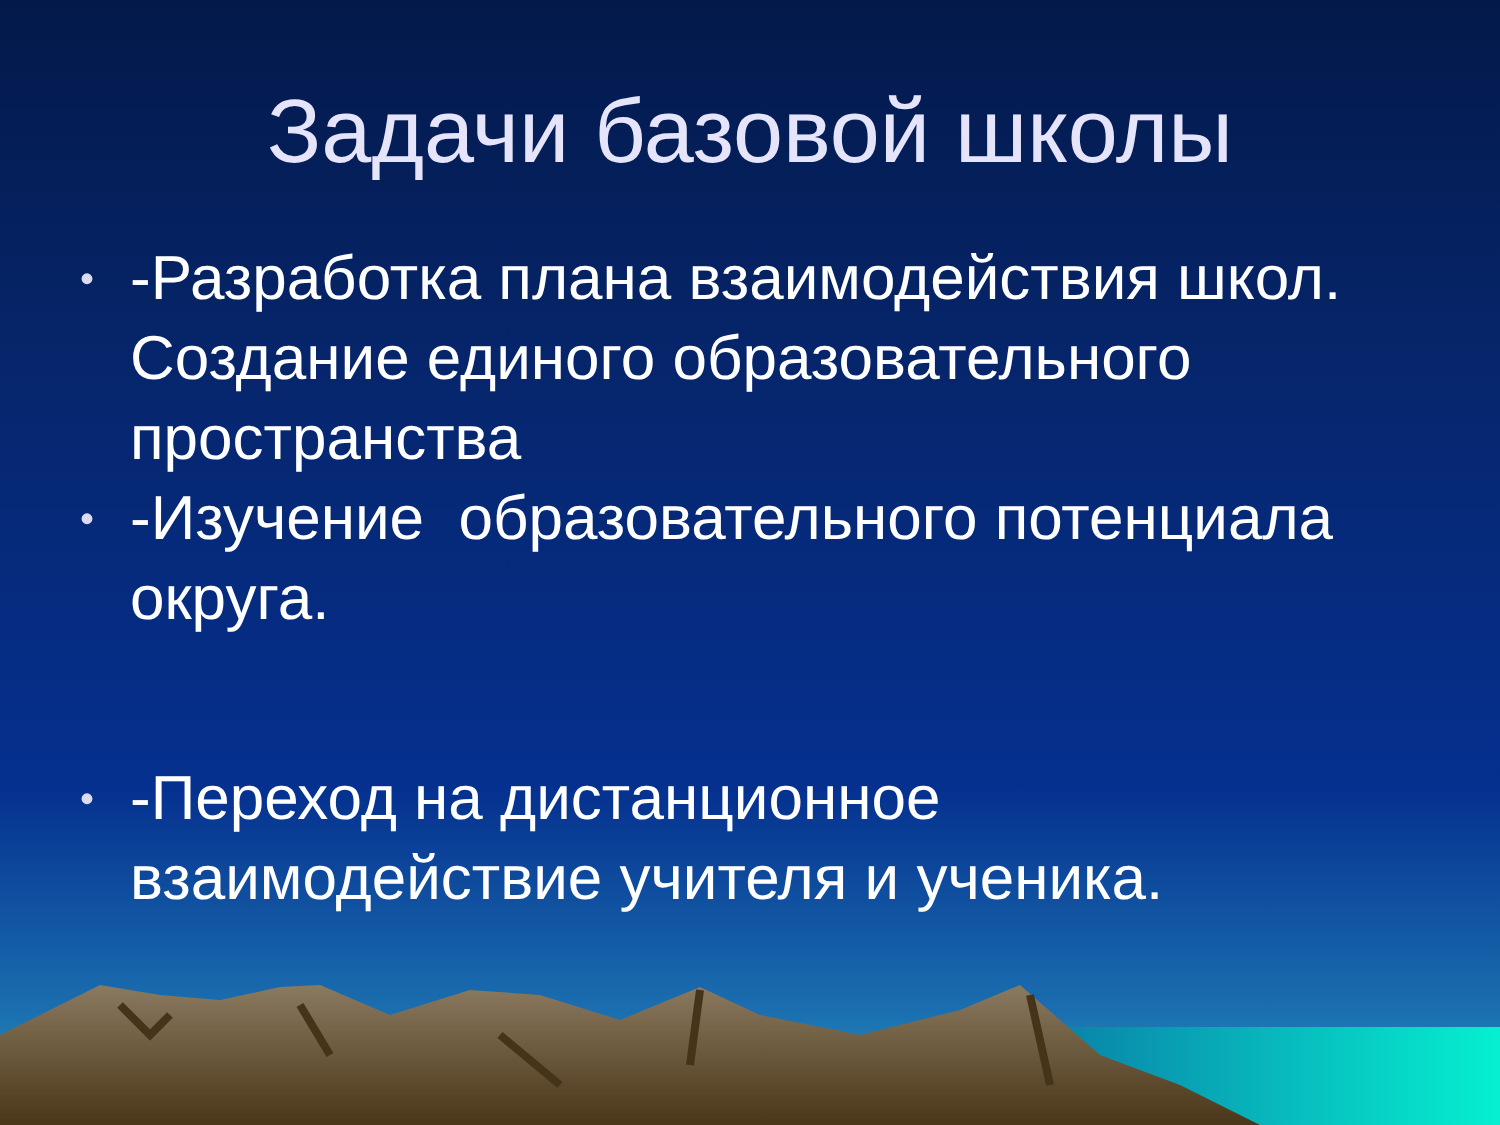Задачи базовой школы
• -Разработка плана взаимодействия школ. Создание единого образовательного пространства
• -Изучение образовательного потенциала округа.
• -Переход на дистанционное взаимодействие учителя и ученика.